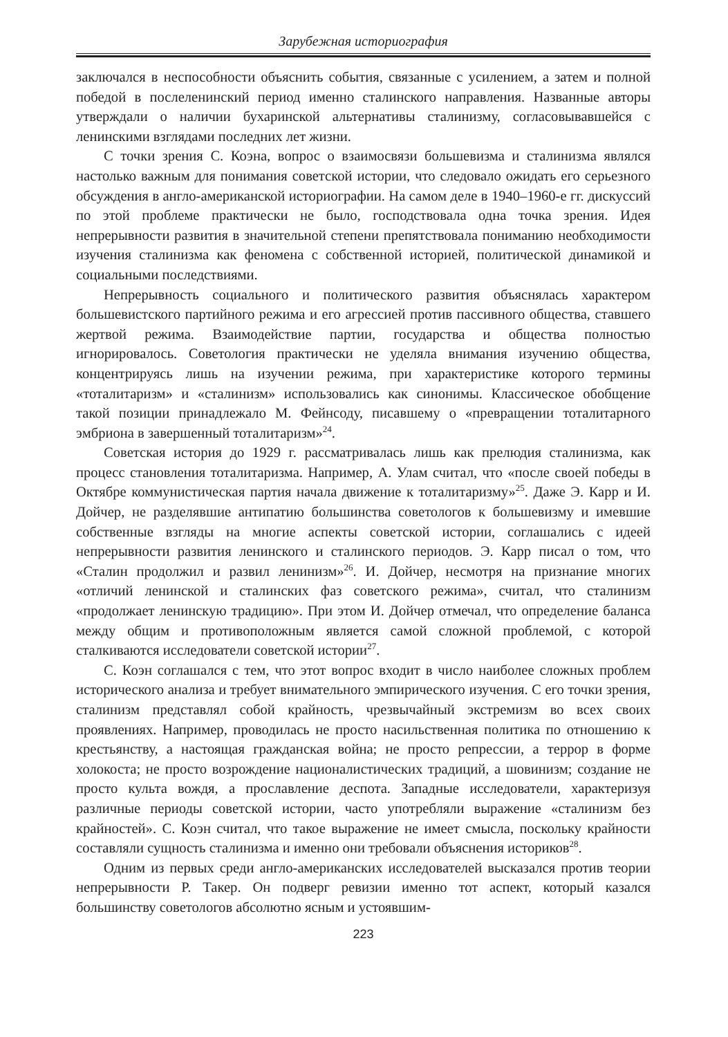Зарубежная историография
заключался в неспособности объяснить события, связанные с усилением, а затем и полной победой в послеленинский период именно сталинского направления. Названные авторы утверждали о наличии бухаринской альтернативы сталинизму, согласовывавшейся с ленинскими взглядами последних лет жизни.
С точки зрения С. Коэна, вопрос о взаимосвязи большевизма и сталинизма являлся настолько важным для понимания советской истории, что следовало ожидать его серьезного обсуждения в англо-американской историографии. На самом деле в 1940–1960-е гг. дискуссий по этой проблеме практически не было, господствовала одна точка зрения. Идея непрерывности развития в значительной степени препятствовала пониманию необходимости изучения сталинизма как феномена с собственной историей, политической динамикой и социальными последствиями.
Непрерывность социального и политического развития объяснялась характером большевистского партийного режима и его агрессией против пассивного общества, ставшего жертвой режима. Взаимодействие партии, государства и общества полностью игнорировалось. Советология практически не уделяла внимания изучению общества, концентрируясь лишь на изучении режима, при характеристике которого термины «тоталитаризм» и «сталинизм» использовались как синонимы. Классическое обобщение такой позиции принадлежало М. Фейнсоду, писавшему о «превращении тоталитарного эмбриона в завершенный тоталитаризм»<sup>24</sup>.
Советская история до 1929 г. рассматривалась лишь как прелюдия сталинизма, как процесс становления тоталитаризма. Например, А. Улам считал, что «после своей победы в Октябре коммунистическая партия начала движение к тоталитаризму»<sup>25</sup>. Даже Э. Карр и И. Дойчер, не разделявшие антипатию большинства советологов к большевизму и имевшие собственные взгляды на многие аспекты советской истории, соглашались с идеей непрерывности развития ленинского и сталинского периодов. Э. Карр писал о том, что «Сталин продолжил и развил ленинизм»<sup>26</sup>. И. Дойчер, несмотря на признание многих «отличий ленинской и сталинских фаз советского режима», считал, что сталинизм «продолжает ленинскую традицию». При этом И. Дойчер отмечал, что определение баланса между общим и противоположным является самой сложной проблемой, с которой сталкиваются исследователи советской истории<sup>27</sup>.
С. Коэн соглашался с тем, что этот вопрос входит в число наиболее сложных проблем исторического анализа и требует внимательного эмпирического изучения. С его точки зрения, сталинизм представлял собой крайность, чрезвычайный экстремизм во всех своих проявлениях. Например, проводилась не просто насильственная политика по отношению к крестьянству, а настоящая гражданская война; не просто репрессии, а террор в форме холокоста; не просто возрождение националистических традиций, а шовинизм; создание не просто культа вождя, а прославление деспота. Западные исследователи, характеризуя различные периоды советской истории, часто употребляли выражение «сталинизм без крайностей». С. Коэн считал, что такое выражение не имеет смысла, поскольку крайности составляли сущность сталинизма и именно они требовали объяснения историков<sup>28</sup>.
Одним из первых среди англо-американских исследователей высказался против теории непрерывности Р. Такер. Он подверг ревизии именно тот аспект, который казался большинству советологов абсолютно ясным и устоявшим-
223